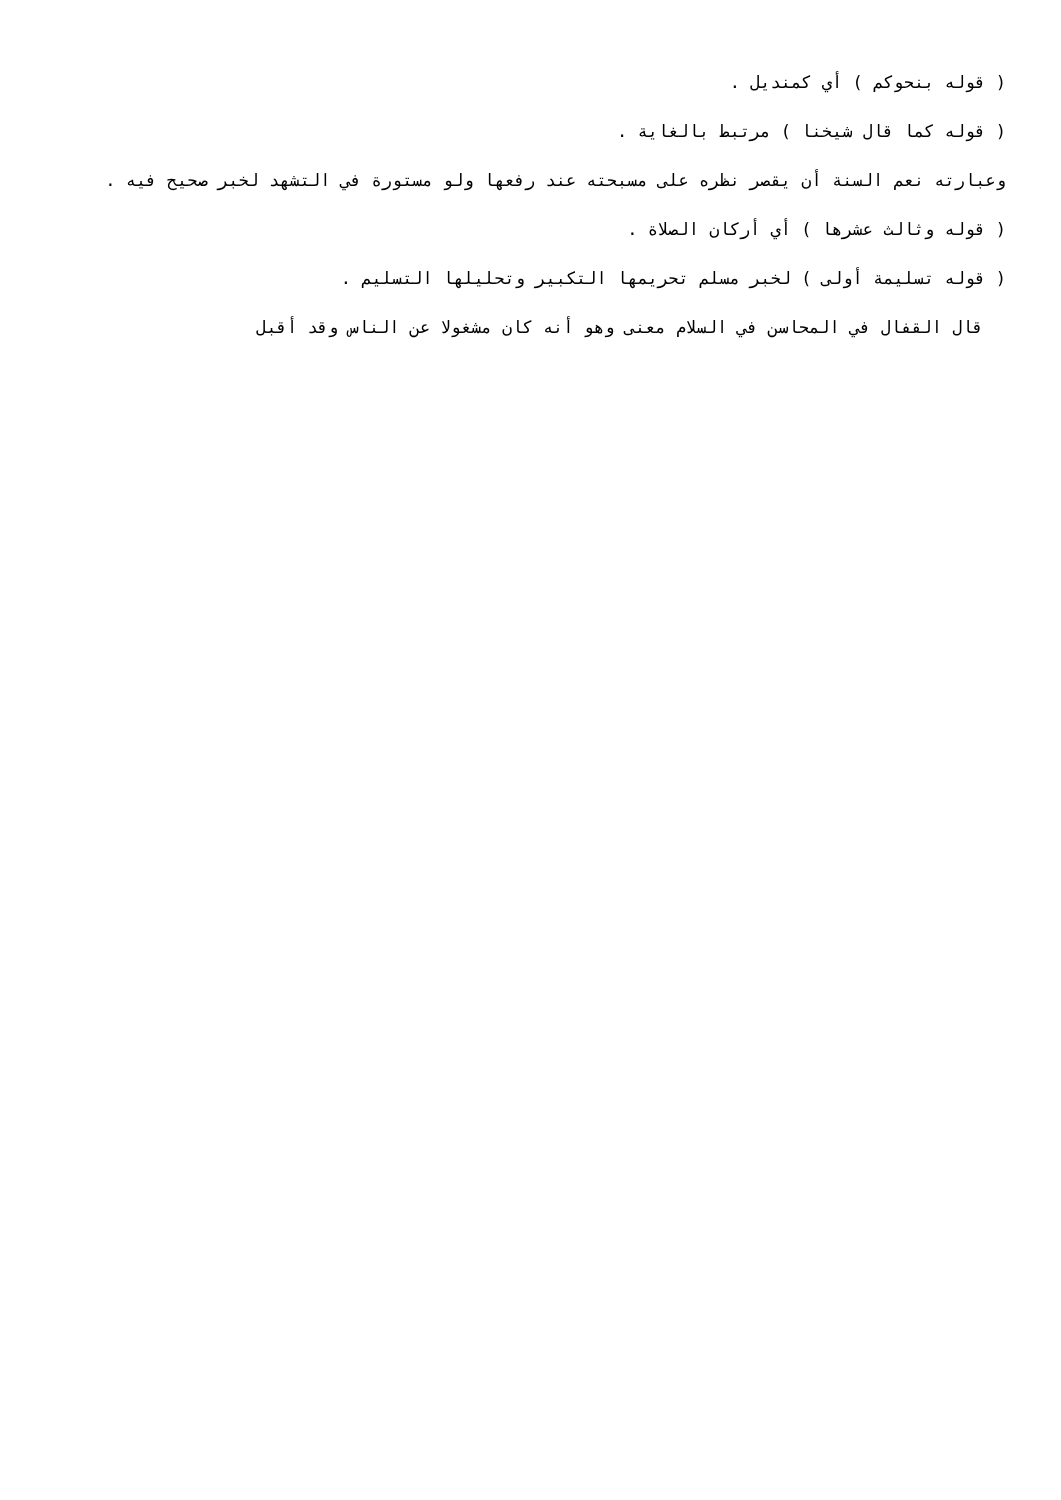( قوله بنحوكم ) أي كمنديل .
( قوله كما قال شيخنا ) مرتبط بالغاية .
وعبارته نعم السنة أن يقصر نظره على مسبحته عند رفعها ولو مستورة في التشهد لخبر صحيح فيه .
( قوله وثالث عشرها ) أي أركان الصلاة .
( قوله تسليمة أولى ) لخبر مسلم تحريمها التكبير وتحليلها التسليم .
قال القفال في المحاسن في السلام معنى وهو أنه كان مشغولا عن الناس وقد أقبل